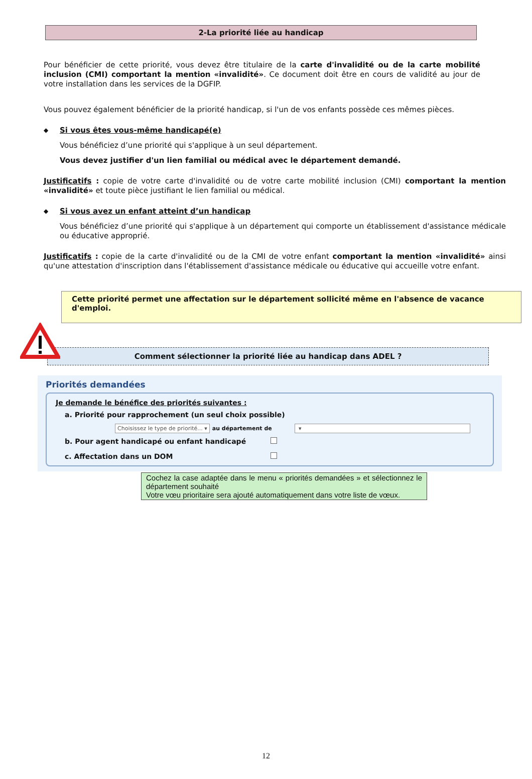2-La priorité liée au handicap
Pour bénéficier de cette priorité, vous devez être titulaire de la carte d'invalidité ou de la carte mobilité inclusion (CMI) comportant la mention «invalidité». Ce document doit être en cours de validité au jour de votre installation dans les services de la DGFIP.
Vous pouvez également bénéficier de la priorité handicap, si l'un de vos enfants possède ces mêmes pièces.
◆ Si vous êtes vous-même handicapé(e)
Vous bénéficiez d’une priorité qui s'applique à un seul département.
Vous devez justifier d'un lien familial ou médical avec le département demandé.
Justificatifs : copie de votre carte d'invalidité ou de votre carte mobilité inclusion (CMI) comportant la mention «invalidité» et toute pièce justifiant le lien familial ou médical.
◆ Si vous avez un enfant atteint d’un handicap
Vous bénéficiez d’une priorité qui s'applique à un département qui comporte un établissement d'assistance médicale ou éducative approprié.
Justificatifs : copie de la carte d'invalidité ou de la CMI de votre enfant comportant la mention «invalidité» ainsi qu'une attestation d'inscription dans l'établissement d'assistance médicale ou éducative qui accueille votre enfant.
Cette priorité permet une affectation sur le département sollicité même en l'absence de vacance d'emploi.
Comment sélectionner la priorité liée au handicap dans ADEL ?
Priorités demandées
Je demande le bénéfice des priorités suivantes :
a. Priorité pour rapprochement (un seul choix possible)
Choisissez le type de priorité... ▾ au département de ▾
b. Pour agent handicapé ou enfant handicapé
c. Affectation dans un DOM
Cochez la case adaptée dans le menu « priorités demandées » et sélectionnez le département souhaité
Votre vœu prioritaire sera ajouté automatiquement dans votre liste de vœux.
12